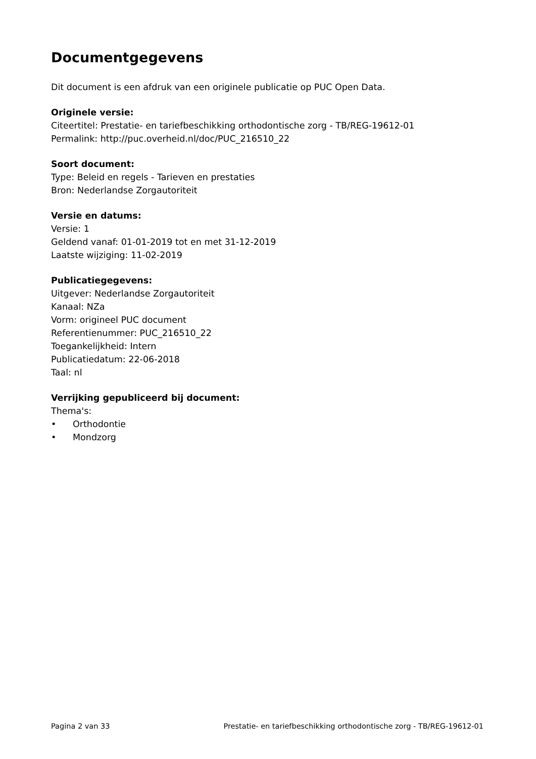Documentgegevens
Dit document is een afdruk van een originele publicatie op PUC Open Data.
Originele versie:
Citeertitel: Prestatie- en tariefbeschikking orthodontische zorg - TB/REG-19612-01
Permalink: http://puc.overheid.nl/doc/PUC_216510_22
Soort document:
Type: Beleid en regels - Tarieven en prestaties
Bron: Nederlandse Zorgautoriteit
Versie en datums:
Versie: 1
Geldend vanaf: 01-01-2019 tot en met 31-12-2019
Laatste wijziging: 11-02-2019
Publicatiegegevens:
Uitgever: Nederlandse Zorgautoriteit
Kanaal: NZa
Vorm: origineel PUC document
Referentienummer: PUC_216510_22
Toegankelijkheid: Intern
Publicatiedatum: 22-06-2018
Taal: nl
Verrijking gepubliceerd bij document:
Thema's:
• Orthodontie
• Mondzorg
Pagina 2 van 33 Prestatie- en tariefbeschikking orthodontische zorg - TB/REG-19612-01